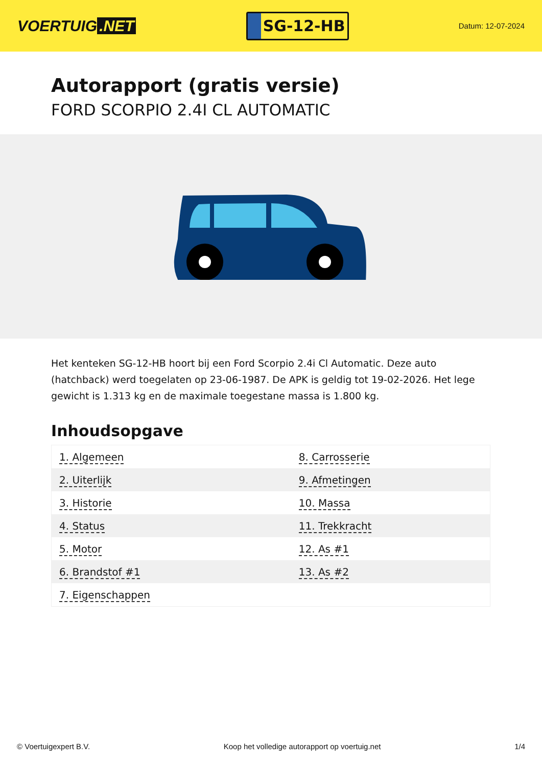VOERTUIG.NET
SG-12-HB
Datum: 12-07-2024
Autorapport (gratis versie)
FORD SCORPIO 2.4I CL AUTOMATIC
Het kenteken SG-12-HB hoort bij een Ford Scorpio 2.4i Cl Automatic. Deze auto (hatchback) werd toegelaten op 23-06-1987. De APK is geldig tot 19-02-2026. Het lege gewicht is 1.313 kg en de maximale toegestane massa is 1.800 kg.
Inhoudsopgave
| 1. Algemeen | 8. Carrosserie |
| 2. Uiterlijk | 9. Afmetingen |
| 3. Historie | 10. Massa |
| 4. Status | 11. Trekkracht |
| 5. Motor | 12. As #1 |
| 6. Brandstof #1 | 13. As #2 |
| 7. Eigenschappen | |
© Voertuigexpert B.V. Koop het volledige autorapport op voertuig.net 1/4